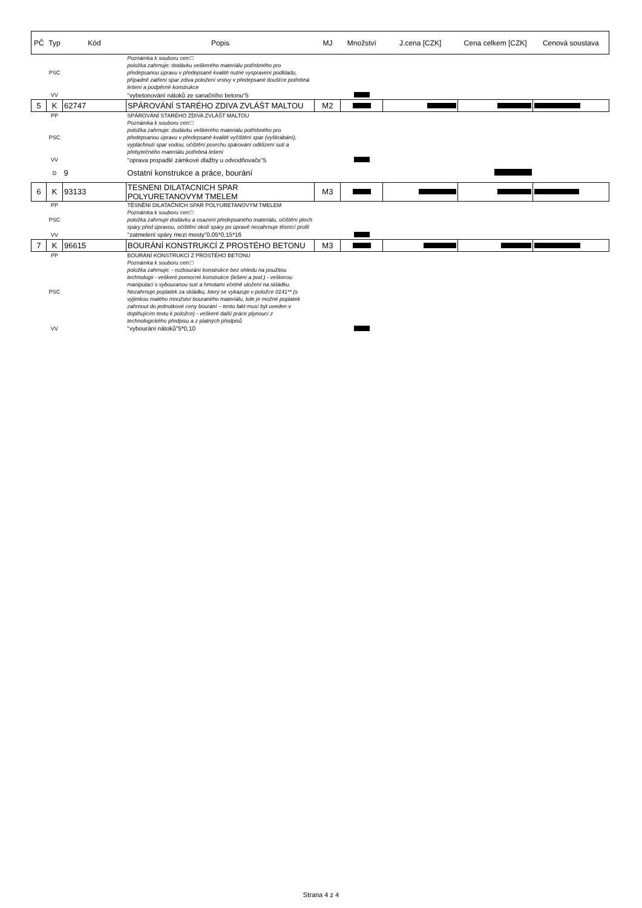| PČ | Typ | Kód | Popis | MJ | Množství | J.cena [CZK] | Cena celkem [CZK] | Cenová soustava |
| --- | --- | --- | --- | --- | --- | --- | --- | --- |
| | PSC | | Poznámka k souboru cen:□ položka zahrnuje: dodávku veškerého materiálu potřebného pro předepsanou úpravu v předepsané kvalitě nutné vyspravení podkladu, případně zatření spar zdiva položení vrstvy v předepsané tloušťce potřebná lešení a podpěrné konstrukce | | | | | |
| | VV | | "vybetonování nátoků ze sanačního betonu"5 | | | | | |
| 5 | K | 62747 | SPÁROVÁNÍ STARÉHO ZDIVA ZVLÁŠT MALTOU | M2 | | | | |
| | PP | | SPÁROVÁNÍ STARÉHO ZDIVA ZVLÁŠT MALTOU | | | | | |
| | PSC | | Poznámka k souboru cen:□ položka zahrnuje: dodávku veškerého materiálu potřebného pro předepsanou úpravu v předepsané kvalitě vyčištění spar (vyškrábání), vypláchnutí spar vodou, očištění povrchu spárování odklizení suti a přebytečného materiálu potřebná lešení | | | | | |
| | VV | | "oprava propadlé zámkové dlažby u odvodňovače"5 | | | | | |
| | D | 9 | Ostatní konstrukce a práce, bourání | | | | | |
| 6 | K | 93133 | TESNENI DILATACNICH SPAR POLYURETANOVYM TMELEM | M3 | | | | |
| | PP | | TĚSNĚNÍ DILATAČNÍCH SPAR POLYURETANOVÝM TMELEM | | | | | |
| | PSC | | Poznámka k souboru cen:□ položka zahrnuje dodávku a osazení předepsaného materiálu, očištění ploch spáry před úpravou, očištění okolí spáry po úpravě nezahrnuje těsnící profil | | | | | |
| | VV | | "zatmelení spáry mezi mosty"0,05*0,15*16 | | | | | |
| 7 | K | 96615 | BOURÁNÍ KONSTRUKCÍ Z PROSTÉHO BETONU | M3 | | | | |
| | PP | | BOURÁNÍ KONSTRUKCÍ Z PROSTÉHO BETONU | | | | | |
| | PSC | | Poznámka k souboru cen:□ položka zahrnuje: - rozbourání konstrukce bez ohledu na použitou technologii - veškeré pomocné konstrukce (lešení a pod.) - veškerou manipulaci s vybouranou sutí a hmotami včetně uložení na skládku. Nezahrnuje poplatek za skládku, který se vykazuje v položce 0141** (s výjimkou malého množství bouraného materiálu, kde je možné poplatek zahrnout do jednotkové ceny bourání – tento fakt musí být uveden v doplňujícím textu k položce) - veškeré další práce plynoucí z technologického předpisu a z platných předpisů | | | | | |
| | VV | | "vybourání nátoků"5*0,10 | | | | | |
Strana 4 z 4